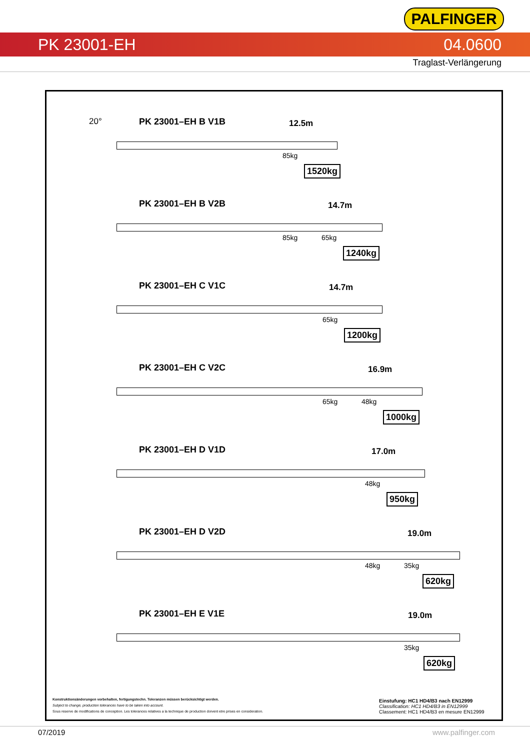PALFINGER
PK 23001-EH 04.0600
Traglast-Verlängerung
20°
PK 23001–EH B V1B 12.5m
85kg
1520kg
PK 23001–EH B V2B 14.7m
85kg 65kg
1240kg
PK 23001–EH C V1C 14.7m
65kg
1200kg
PK 23001–EH C V2C 16.9m
65kg 48kg
1000kg
PK 23001–EH D V1D 17.0m
48kg
950kg
PK 23001–EH D V2D 19.0m
48kg 35kg
620kg
PK 23001–EH E V1E 19.0m
35kg
620kg
Konstruktionsänderungen vorbehalten, fertigungstechn. Toleranzen müssen berücksichtigt werden.
Subject to change, production tolerances have to be taken into account.
Sous reserve de modifications de conception. Les tolerances relatives a la technique de production doivent etre prises en consideration.
Einstufung: HC1 HD4/B3 nach EN12999
Classification: HC1 HD4/B3 in EN12999
Classement: HC1 HD4/B3 en mesure EN12999
07/2019 www.palfinger.com